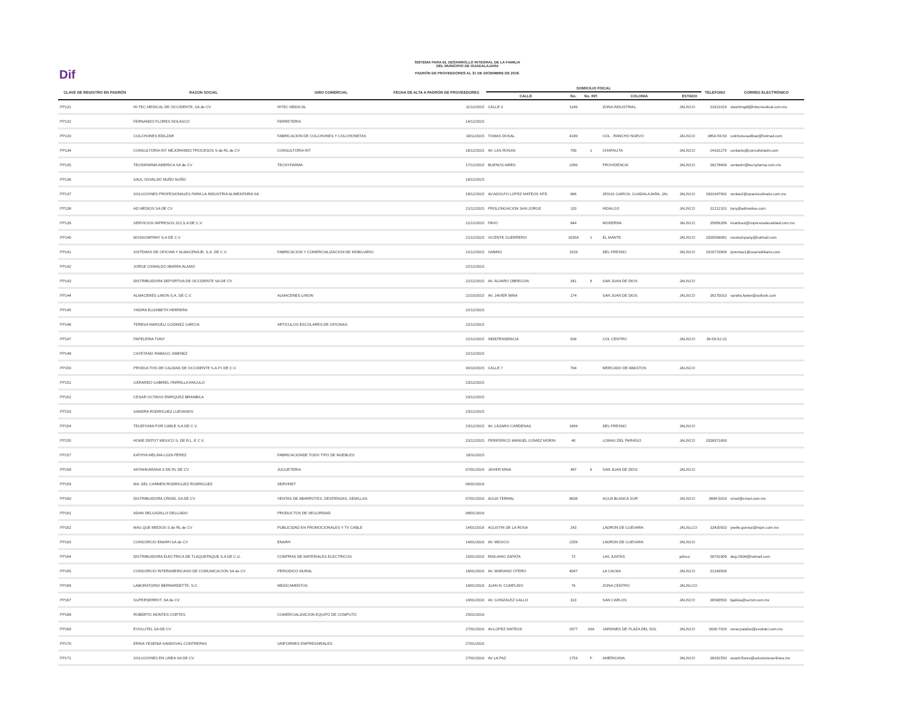Dif
SISTEMA PARA EL DESARROLLO INTEGRAL DE LA FAMILIA
DEL MUNICIPIO DE GUADALAJARA
PADRÓN DE PROVEEDORES AL 31 DE DICIEMBRE DE 2018.
| CLAVE DE REGISTRO EN PADRÓN | RAZON SOCIAL | GIRO COMERCIAL | FECHA DE ALTA A PADRÓN DE PROVEEDORES | DOMICILIO FISCAL | | | | | TELEFONO | CORREO ELECTRÓNICO |
| --- | --- | --- | --- | --- | --- | --- | --- | --- | --- | --- |
| | | | | CALLE | No. | No. INT. | COLONIA | ESTADO | | |
| PP131 | HI-TEC MEDICAL DE OCCIDENTE, SA de CV | HITEC MEDICAL | 11/12/2015 | CALLE 3 | 1149 | | ZONA INDUSTRIAL | JALISCO | 31621019 | vtashtmgdl@hitecmedical.com.mx |
| PP132 | FERNANDO FLORES NOLASCO | FERRETERIA | 14/12/2015 | | | | | | | |
| PP133 | COLCHONES EDILZAR | FABRICACION DE COLCHONES Y COLCHONETAS | 19/11/2015 | TOMAS DOSAL | 4199 | | COL . RANCHO NUEVO | JALISCO | 3854-59-50 | colchonesedilzar@hotmail.com |
| PP134 | CONSULTORIA INT MEJORANDO PROCESOS S de RL de CV | CONSULTORIA INT | 16/12/2015 | AV. LAS ROSAS | 700 | 1 | CHAPALITA | JALISCO | 24101276 | contacto@consultoriaint.com |
| PP135 | TECNIFARMA AMERICA SA de CV | TECNYFARMA | 17/12/2015 | BUENOS AIRES | 2260 | | PROVIDENCIA | JALISCO | 38178409 | ventashr@tecnyfarma.com.mx |
| PP136 | SAUL OSVALDO NUÑO NUÑO | | 18/12/2015 | | | | | | | |
| PP137 | SOLUCIONES PROFESIONALES PARA LA INDUSTRIA ALIMENTARIA SA | | 18/12/2015 | AV.ADOLFO LOPEZ MATEOS NTE. | 666 | | JESUS GARCIA, GUADALAJARA, JAL | JALISCO | 3331047002 | ventas2@spacioculinario.com.mx |
| PP138 | AD MEDIOS SA DE CV | | 21/12/2015 | PROLONGACION SAN JORGE | 120 | | HIDALGO | JALISCO | 31212101 | tony@admedios.com |
| PP139 | SERVICIOS IMPRESOS 321,S.A DE C.V | | 21/12/2015 | PAVO | 844 | | MODERNA | JALISCO | 35856289 | imartinez@impresosdecalidad.com.mx |
| PP140 | MOSKOMPANY S.A DE C.V | | 21/12/2015 | VICENTE GUERRERO | 1035A | 1 | EL MANTE | JALISCO | 3339558081 | moskompany@hotmail.com |
| PP141 | SISTEMAS DE OFICINA Y ALMACENAJE, S.A. DE C.V. | FABRICACION Y COMERCIALIZACION DE MOBILIARIO | 21/12/2015 | SABINO | 1528 | | DEL FRESNO | JALISCO | 3316723958 | ipventas1@soamobiliario.com |
| PP142 | JORGE OSWALDO IBARRA ALAMO | | 22/12/2015 | | | | | | | |
| PP143 | DISTRIBUIDORA DEPORTIVA DE OCCIDENTE SA DE CV | | 22/12/2015 | AV. ALVARO OBREGON | 341 | 6 | SAN JUAN DE DIOS | JALISCO | | |
| PP144 | ALMACENES LIMON S.A. DE C.V. | ALMACENES LIMON | 21/10/2015 | AV. JAVIER MINA | 174 | | SAN JUAN DE DIOS | JALISCO | 36170010 | sandra.faster@outlook.com |
| PP145 | YADIRA ELIZABETH HERRERA | | 22/12/2015 | | | | | | | |
| PP146 | TERESA MARGELI GODINEZ GARCIA | ARTICULOS ESCOLARES DE OFICINAS | 22/12/2015 | | | | | | | |
| PP147 | PAPELERIA TONY | | 22/12/2015 | INDEPENDENCIA | 639 | | COL CENTRO | JALISCO | 36-58-52-22 | |
| PP148 | CAYETANO RABAGO JIMENEZ | | 22/12/2015 | | | | | | | |
| PP150 | PRODUCTOS DE CALIDAD DE OCCIDENTE S.A.P.I DE C.V. | | 30/10/2015 | CALLE 7 | 704 | | MERCADO DE ABASTOS | JALISCO | | |
| PP151 | GERARDO GABRIEL PARRILLA ANGULO | | 23/12/2015 | | | | | | | |
| PP152 | CESAR OCTAVIO ENRIQUEZ BRAMBILA | | 23/12/2015 | | | | | | | |
| PP153 | SANDRA RODRIGUEZ LUEVANOS | | 23/12/2015 | | | | | | | |
| PP154 | TELEFONÍA POR CABLE S.A DE C.V. | | 23/12/2015 | AV. LÁZARO CÁRDENAS | 1694 | | DEL FRESNO | JALISCO | | |
| PP155 | HOME DEPOT MEXICO S. DE R.L. E C.V. | | 23/12/2015 | PERIFERICO MANUEL GOMEZ MORIN | 40 | | LOMAS DEL PARAÍSO | JALISCO | 3338371600 | |
| PP157 | KATHYA MELINA LOZA PÉREZ | FABRICACIONDE TODO TIPO DE MUEBLES | 19/11/2015 | | | | | | | |
| PP158 | ANTAHKARANA S DE RL DE CV | JUGUETERIA | 07/01/2016 | JAVIER MINA | 487 | 6 | SAN JUAN DE DIOS | JALISCO | | |
| PP159 | MA. DEL CARMEN RODRIGUEZ RODRIGUEZ | SERVINET | 06/01/2016 | | | | | | | |
| PP160 | DISTRIBUIDORA CRISEL SA DE CV | VENTAS DE ABARROTES, DESPENSAS, SEMILLAS | 07/01/2016 | AGUA TERMAL | 8638 | | AGUA BLANCA SUR | JALISCO | 3684-5010 | crisel@crisel.com.mx |
| PP161 | ADAN DELGADILLO DELGADO | PRODUCTOS DE SEGURIDAD | 08/01/2016 | | | | | | | |
| PP162 | MAS QUE MEDIOS S de RL de CV | PUBLICIDAD EN PROMOCIONALES Y TV CABLE | 14/01/2016 | AGUSTIN DE LA ROSA | 243 | | LADRON DE GUEVARA | JALISLCO | 33420503 | yvette.gomez@mqm.com.mx |
| PP163 | CONSORCIO ENARH SA de CV | ENARH | 14/01/2016 | AV. MEXICO | 2259 | | LADRON DE GUEVARA | JALISCO | | |
| PP164 | DISTRIBUIDORA ELECTRICA DE TLAQUEPAQUE S.A DE C.U. | COMPRAS DE MATERIALES ELECTRICOS | 15/01/2016 | EMILIANO ZAPATA | 72 | | LAS JUNTAS | jalisco | 36701909 | deg-2004@hotmail.com |
| PP165 | CONSORCIO INTERAMERICANO DE COMUNICACION SA de CV | PERIODICO MURAL | 18/01/2016 | AV. MARIANO OTERO | 4047 | | LA CALMA | JALISCO | 31343500 | |
| PP166 | LABORATORIO BERNARDETTE, S.C. | MEDICAMENTOS | 18/01/2016 | JUAN N. CUMPLIDO | 76 | | ZONA CENTRO | JALISLCO | | |
| PP167 | SUPERSERROT, SA de CV | | 19/01/2016 | AV. GONZALEZ GALLO | 313 | | SAN CARLOS | JALISCO | 36500550 | lgalicia@serrot.com.mx |
| PP168 | ROBERTO MONTES CORTES | COMERCIALIZACION EQUIPO DE COMPUTO | 25/01/2016 | | | | | | | |
| PP169 | EVOLUTEL SA DE CV | | 27/01/2016 | AV.LOPEZ MATEOS | 2077 | 24A | JARDINES DE PLAZA DEL SOL | JALISCO | 3030-7020 | omar.palafox@evolutel.com.mx |
| PP170 | ERIKA YESENIA SANDOVAL CONTRERAS | UNIFORMES EMPRESARIALES | 27/01/2016 | | | | | | | |
| PP171 | SOLUCIONES EN LINEA SA DE CV | | 27/01/2016 | AV LA PAZ | 1753 | F | AMERICANA | JALISCO | 38261550 | osactr.flores@solucionesenlinea.mx |